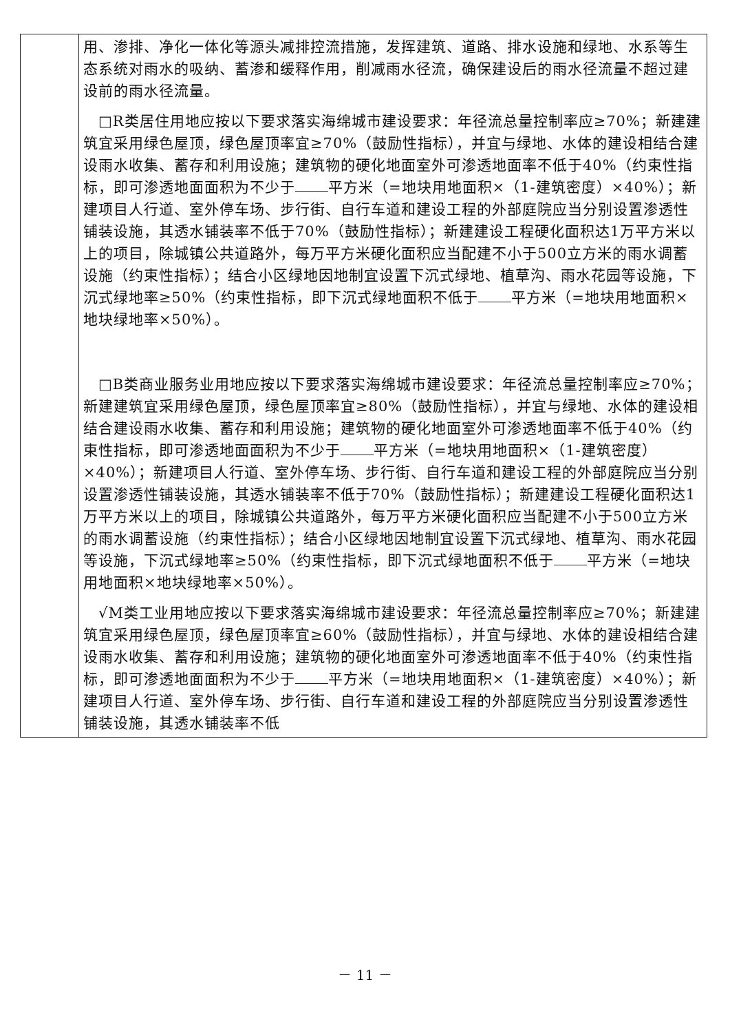| | 用、渗排、净化一体化等源头减排控流措施，发挥建筑、道路、排水设施和绿地、水系等生态系统对雨水的吸纳、蓄渗和缓释作用，削减雨水径流，确保建设后的雨水径流量不超过建设前的雨水径流量。 □R类居住用地应按以下要求落实海绵城市建设要求：年径流总量控制率应≥70%；新建建筑宜采用绿色屋顶，绿色屋顶率宜≥70%（鼓励性指标），并宜与绿地、水体的建设相结合建设雨水收集、蓄存和利用设施；建筑物的硬化地面室外可渗透地面率不低于40%（约束性指标，即可渗透地面面积为不少于 平方米（=地块用地面积×（1-建筑密度）×40%）；新建项目人行道、室外停车场、步行街、自行车道和建设工程的外部庭院应当分别设置渗透性铺装设施，其透水铺装率不低于70%（鼓励性指标）；新建建设工程硬化面积达1万平方米以上的项目，除城镇公共道路外，每万平方米硬化面积应当配建不小于500立方米的雨水调蓄设施（约束性指标）；结合小区绿地因地制宜设置下沉式绿地、植草沟、雨水花园等设施，下沉式绿地率≥50%（约束性指标，即下沉式绿地面积不低于 平方米（=地块用地面积×地块绿地率×50%）。 □B类商业服务业用地应按以下要求落实海绵城市建设要求：年径流总量控制率应≥70%；新建建筑宜采用绿色屋顶，绿色屋顶率宜≥80%（鼓励性指标），并宜与绿地、水体的建设相结合建设雨水收集、蓄存和利用设施；建筑物的硬化地面室外可渗透地面率不低于40%（约束性指标，即可渗透地面面积为不少于 平方米（=地块用地面积×（1-建筑密度）×40%）；新建项目人行道、室外停车场、步行街、自行车道和建设工程的外部庭院应当分别设置渗透性铺装设施，其透水铺装率不低于70%（鼓励性指标）；新建建设工程硬化面积达1万平方米以上的项目，除城镇公共道路外，每万平方米硬化面积应当配建不小于500立方米的雨水调蓄设施（约束性指标）；结合小区绿地因地制宜设置下沉式绿地、植草沟、雨水花园等设施，下沉式绿地率≥50%（约束性指标，即下沉式绿地面积不低于 平方米（=地块用地面积×地块绿地率×50%）。 √M类工业用地应按以下要求落实海绵城市建设要求：年径流总量控制率应≥70%；新建建筑宜采用绿色屋顶，绿色屋顶率宜≥60%（鼓励性指标），并宜与绿地、水体的建设相结合建设雨水收集、蓄存和利用设施；建筑物的硬化地面室外可渗透地面率不低于40%（约束性指标，即可渗透地面面积为不少于 平方米（=地块用地面积×（1-建筑密度）×40%）；新建项目人行道、室外停车场、步行街、自行车道和建设工程的外部庭院应当分别设置渗透性铺装设施，其透水铺装率不低 |
－ 11 －